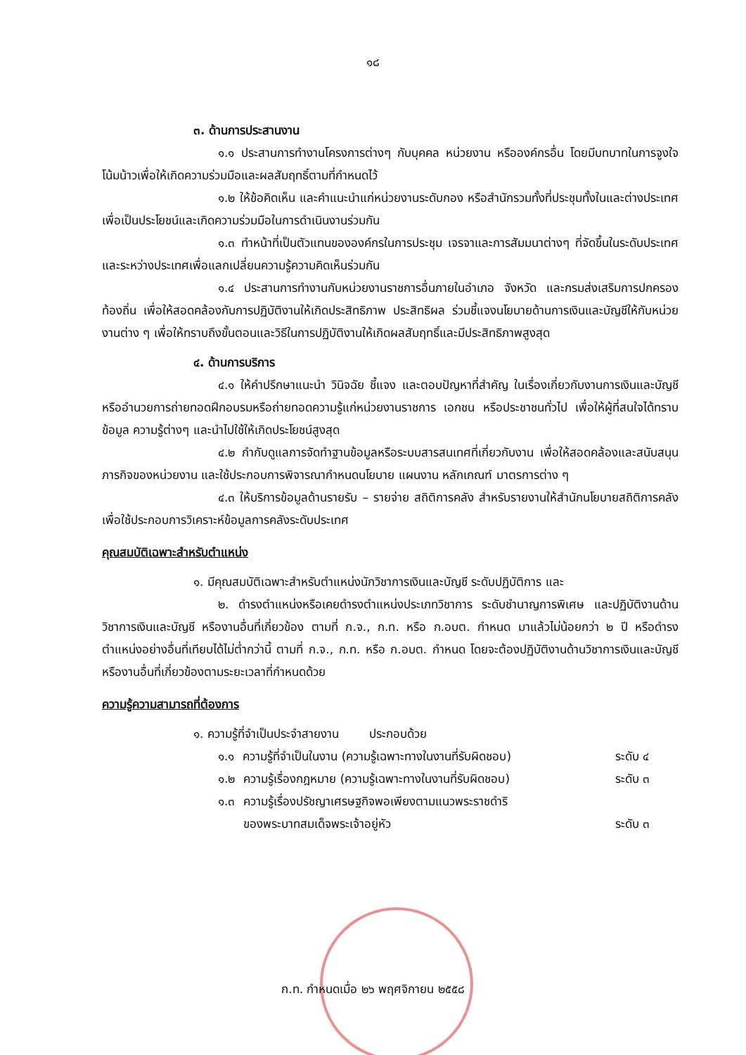๑๘
๓. ด้านการประสานงาน
๑.๑ ประสานการทำงานโครงการต่างๆ กับบุคคล หน่วยงาน หรือองค์กรอื่น โดยมีบทบาทในการจูงใจ โน้มน้าวเพื่อให้เกิดความร่วมมือและผลสัมฤทธิ์ตามที่กำหนดไว้
๑.๒ ให้ข้อคิดเห็น และคำแนะนำแก่หน่วยงานระดับกอง หรือสำนักรวมทั้งที่ประชุมทั้งในและต่างประเทศ เพื่อเป็นประโยชน์และเกิดความร่วมมือในการดำเนินงานร่วมกัน
๑.๓ ทำหน้าที่เป็นตัวแทนขององค์กรในการประชุม เจรจาและการสัมมนาต่างๆ ที่จัดขึ้นในระดับประเทศและระหว่างประเทศเพื่อแลกเปลี่ยนความรู้ความคิดเห็นร่วมกัน
๑.๔ ประสานการทำงานกับหน่วยงานราชการอื่นภายในอำเภอ จังหวัด และกรมส่งเสริมการปกครองท้องถิ่น เพื่อให้สอดคล้องกับการปฏิบัติงานให้เกิดประสิทธิภาพ ประสิทธิผล ร่วมชี้แจงนโยบายด้านการเงินและบัญชีให้กับหน่วยงานต่าง ๆ เพื่อให้ทราบถึงขั้นตอนและวิธีในการปฏิบัติงานให้เกิดผลสัมฤทธิ์และมีประสิทธิภาพสูงสุด
๔. ด้านการบริการ
๔.๑ ให้คำปรึกษาแนะนำ วินิจฉัย ชี้แจง และตอบปัญหาที่สำคัญ ในเรื่องเกี่ยวกับงานการเงินและบัญชี หรืออำนวยการถ่ายทอดฝึกอบรมหรือถ่ายทอดความรู้แก่หน่วยงานราชการ เอกชน หรือประชาชนทั่วไป เพื่อให้ผู้ที่สนใจได้ทราบข้อมูล ความรู้ต่างๆ และนำไปใช้ให้เกิดประโยชน์สูงสุด
๔.๒ กำกับดูแลการจัดทำฐานข้อมูลหรือระบบสารสนเทศที่เกี่ยวกับงาน เพื่อให้สอดคล้องและสนับสนุนภารกิจของหน่วยงาน และใช้ประกอบการพิจารณากำหนดนโยบาย แผนงาน หลักเกณฑ์ มาตรการต่าง ๆ
๔.๓ ให้บริการข้อมูลด้านรายรับ – รายจ่าย สถิติการคลัง สำหรับรายงานให้สำนักนโยบายสถิติการคลัง เพื่อใช้ประกอบการวิเคราะห์ข้อมูลการคลังระดับประเทศ
คุณสมบัติเฉพาะสำหรับตำแหน่ง
๑. มีคุณสมบัติเฉพาะสำหรับตำแหน่งนักวิชาการเงินและบัญชี ระดับปฏิบัติการ และ
๒. ดำรงตำแหน่งหรือเคยดำรงตำแหน่งประเภทวิชาการ ระดับชำนาญการพิเศษ และปฏิบัติงานด้านวิชาการเงินและบัญชี หรืองานอื่นที่เกี่ยวข้อง ตามที่ ก.จ., ก.ท. หรือ ก.อบต. กำหนด มาแล้วไม่น้อยกว่า ๒ ปี หรือดำรงตำแหน่งอย่างอื่นที่เทียบได้ไม่ต่ำกว่านี้ ตามที่ ก.จ., ก.ท. หรือ ก.อบต. กำหนด โดยจะต้องปฏิบัติงานด้านวิชาการเงินและบัญชี หรืองานอื่นที่เกี่ยวข้องตามระยะเวลาที่กำหนดด้วย
ความรู้ความสามารถที่ต้องการ
๑. ความรู้ที่จำเป็นประจำสายงาน ประกอบด้วย
๑.๑ ความรู้ที่จำเป็นในงาน (ความรู้เฉพาะทางในงานที่รับผิดชอบ) ระดับ ๔
๑.๒ ความรู้เรื่องกฎหมาย (ความรู้เฉพาะทางในงานที่รับผิดชอบ) ระดับ ๓
๑.๓ ความรู้เรื่องปรัชญาเศรษฐกิจพอเพียงตามแนวพระราชดำริ
ของพระบาทสมเด็จพระเจ้าอยู่หัว
ระดับ ๓
ก.ท. กำหนดเมื่อ ๒๖ พฤศจิกายน ๒๕๕๘